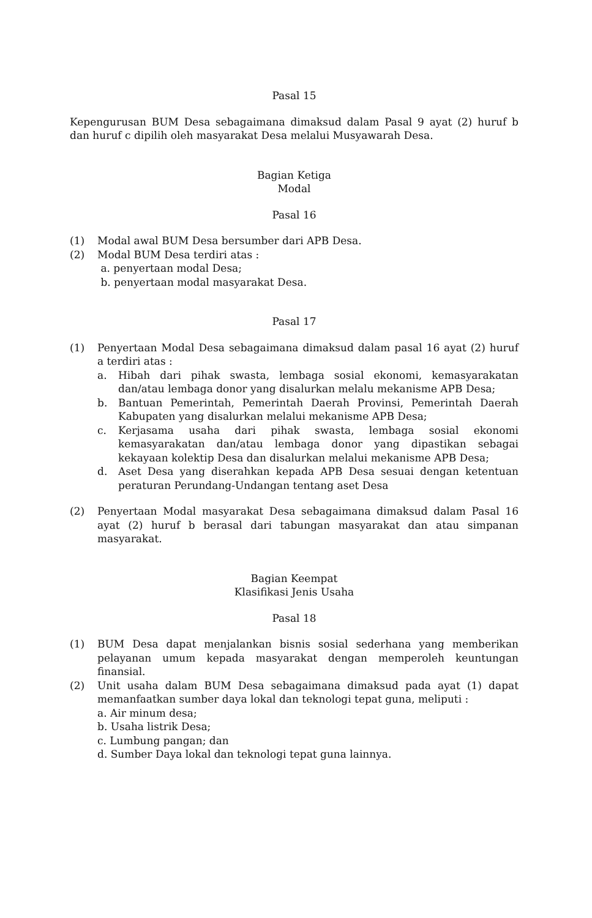Pasal 15
Kepengurusan BUM Desa sebagaimana dimaksud dalam Pasal 9 ayat (2) huruf b dan huruf c dipilih oleh masyarakat Desa melalui Musyawarah Desa.
Bagian Ketiga
Modal
Pasal 16
(1) Modal awal BUM Desa bersumber dari APB Desa.
(2) Modal BUM Desa terdiri atas :
a. penyertaan modal Desa;
b. penyertaan modal masyarakat Desa.
Pasal 17
(1) Penyertaan Modal Desa sebagaimana dimaksud dalam pasal 16 ayat (2) huruf a terdiri atas :
a. Hibah dari pihak swasta, lembaga sosial ekonomi, kemasyarakatan dan/atau lembaga donor yang disalurkan melalu mekanisme APB Desa;
b. Bantuan Pemerintah, Pemerintah Daerah Provinsi, Pemerintah Daerah Kabupaten yang disalurkan melalui mekanisme APB Desa;
c. Kerjasama usaha dari pihak swasta, lembaga sosial ekonomi kemasyarakatan dan/atau lembaga donor yang dipastikan sebagai kekayaan kolektip Desa dan disalurkan melalui mekanisme APB Desa;
d. Aset Desa yang diserahkan kepada APB Desa sesuai dengan ketentuan peraturan Perundang-Undangan tentang aset Desa
(2) Penyertaan Modal masyarakat Desa sebagaimana dimaksud dalam Pasal 16 ayat (2) huruf b berasal dari tabungan masyarakat dan atau simpanan masyarakat.
Bagian Keempat
Klasifikasi Jenis Usaha
Pasal 18
(1) BUM Desa dapat menjalankan bisnis sosial sederhana yang memberikan pelayanan umum kepada masyarakat dengan memperoleh keuntungan finansial.
(2) Unit usaha dalam BUM Desa sebagaimana dimaksud pada ayat (1) dapat memanfaatkan sumber daya lokal dan teknologi tepat guna, meliputi :
a. Air minum desa;
b. Usaha listrik Desa;
c. Lumbung pangan; dan
d. Sumber Daya lokal dan teknologi tepat guna lainnya.